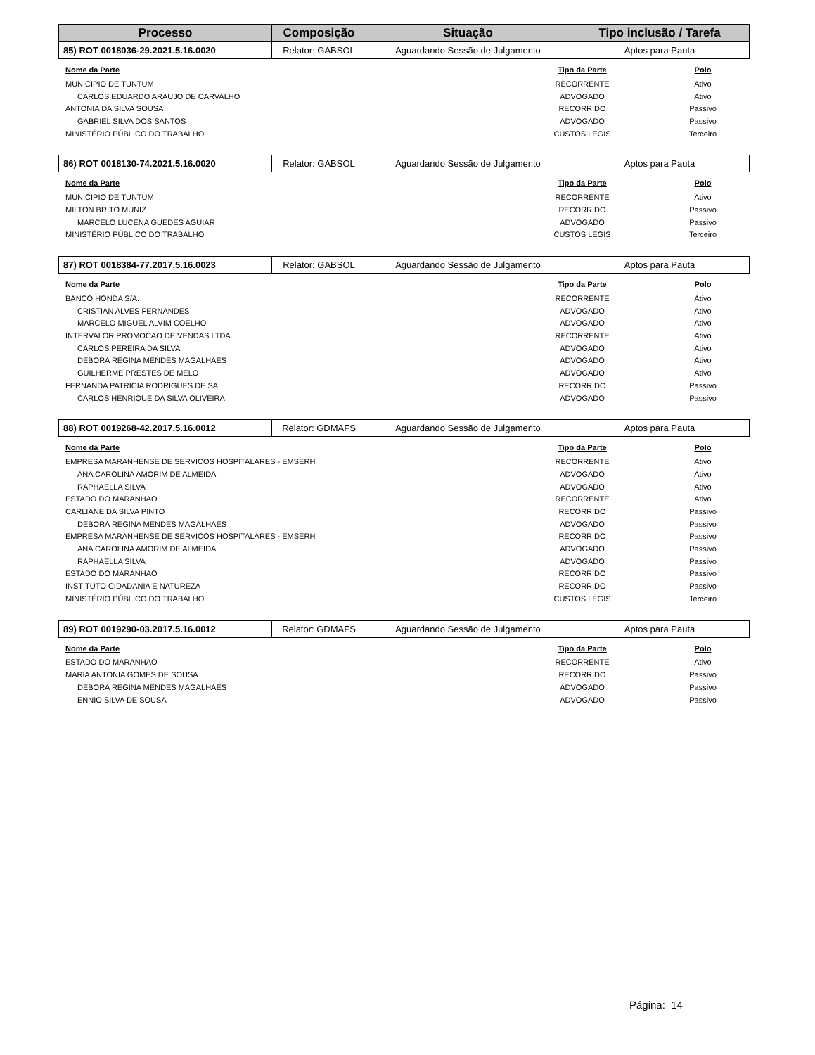| Processo | Composição | Situação | Tipo inclusão / Tarefa |
| --- | --- | --- | --- |
| 85) ROT 0018036-29.2021.5.16.0020 | Relator: GABSOL | Aguardando Sessão de Julgamento | Aptos para Pauta |
| Nome da Parte | Tipo da Parte | Polo |
| --- | --- | --- |
| MUNICIPIO DE TUNTUM | RECORRENTE | Ativo |
| CARLOS EDUARDO ARAUJO DE CARVALHO | ADVOGADO | Ativo |
| ANTONIA DA SILVA SOUSA | RECORRIDO | Passivo |
| GABRIEL SILVA DOS SANTOS | ADVOGADO | Passivo |
| MINISTÉRIO PÚBLICO DO TRABALHO | CUSTOS LEGIS | Terceiro |
| 86) ROT 0018130-74.2021.5.16.0020 | Relator: GABSOL | Aguardando Sessão de Julgamento | Aptos para Pauta |
| Nome da Parte | Tipo da Parte | Polo |
| --- | --- | --- |
| MUNICIPIO DE TUNTUM | RECORRENTE | Ativo |
| MILTON BRITO MUNIZ | RECORRIDO | Passivo |
| MARCELO LUCENA GUEDES AGUIAR | ADVOGADO | Passivo |
| MINISTÉRIO PÚBLICO DO TRABALHO | CUSTOS LEGIS | Terceiro |
| 87) ROT 0018384-77.2017.5.16.0023 | Relator: GABSOL | Aguardando Sessão de Julgamento | Aptos para Pauta |
| Nome da Parte | Tipo da Parte | Polo |
| --- | --- | --- |
| BANCO HONDA S/A. | RECORRENTE | Ativo |
| CRISTIAN ALVES FERNANDES | ADVOGADO | Ativo |
| MARCELO MIGUEL ALVIM COELHO | ADVOGADO | Ativo |
| INTERVALOR PROMOCAO DE VENDAS LTDA. | RECORRENTE | Ativo |
| CARLOS PEREIRA DA SILVA | ADVOGADO | Ativo |
| DEBORA REGINA MENDES MAGALHAES | ADVOGADO | Ativo |
| GUILHERME PRESTES DE MELO | ADVOGADO | Ativo |
| FERNANDA PATRICIA RODRIGUES DE SA | RECORRIDO | Passivo |
| CARLOS HENRIQUE DA SILVA OLIVEIRA | ADVOGADO | Passivo |
| 88) ROT 0019268-42.2017.5.16.0012 | Relator: GDMAFS | Aguardando Sessão de Julgamento | Aptos para Pauta |
| Nome da Parte | Tipo da Parte | Polo |
| --- | --- | --- |
| EMPRESA MARANHENSE DE SERVICOS HOSPITALARES - EMSERH | RECORRENTE | Ativo |
| ANA CAROLINA AMORIM DE ALMEIDA | ADVOGADO | Ativo |
| RAPHAELLA SILVA | ADVOGADO | Ativo |
| ESTADO DO MARANHAO | RECORRENTE | Ativo |
| CARLIANE DA SILVA PINTO | RECORRIDO | Passivo |
| DEBORA REGINA MENDES MAGALHAES | ADVOGADO | Passivo |
| EMPRESA MARANHENSE DE SERVICOS HOSPITALARES - EMSERH | RECORRIDO | Passivo |
| ANA CAROLINA AMORIM DE ALMEIDA | ADVOGADO | Passivo |
| RAPHAELLA SILVA | ADVOGADO | Passivo |
| ESTADO DO MARANHAO | RECORRIDO | Passivo |
| INSTITUTO CIDADANIA E NATUREZA | RECORRIDO | Passivo |
| MINISTÉRIO PÚBLICO DO TRABALHO | CUSTOS LEGIS | Terceiro |
| 89) ROT 0019290-03.2017.5.16.0012 | Relator: GDMAFS | Aguardando Sessão de Julgamento | Aptos para Pauta |
| Nome da Parte | Tipo da Parte | Polo |
| --- | --- | --- |
| ESTADO DO MARANHAO | RECORRENTE | Ativo |
| MARIA ANTONIA GOMES DE SOUSA | RECORRIDO | Passivo |
| DEBORA REGINA MENDES MAGALHAES | ADVOGADO | Passivo |
| ENNIO SILVA DE SOUSA | ADVOGADO | Passivo |
Página: 14